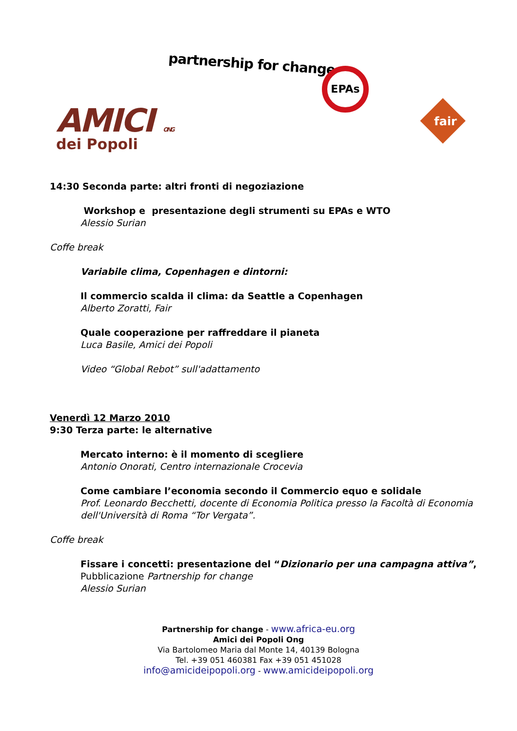partnership for change EPAs
AMICI ONG
dei Popoli
fair
14:30 Seconda parte: altri fronti di negoziazione
Workshop e presentazione degli strumenti su EPAs e WTO
Alessio Surian
Coffe break
Variabile clima, Copenhagen e dintorni:
Il commercio scalda il clima: da Seattle a Copenhagen
Alberto Zoratti, Fair
Quale cooperazione per raffreddare il pianeta
Luca Basile, Amici dei Popoli
Video “Global Rebot” sull'adattamento
Venerdì 12 Marzo 2010
9:30 Terza parte: le alternative
Mercato interno: è il momento di scegliere
Antonio Onorati, Centro internazionale Crocevia
Come cambiare l’economia secondo il Commercio equo e solidale
Prof. Leonardo Becchetti, docente di Economia Politica presso la Facoltà di Economia dell'Università di Roma “Tor Vergata”.
Coffe break
Fissare i concetti: presentazione del “Dizionario per una campagna attiva”,
Pubblicazione Partnership for change
Alessio Surian
Partnership for change - www.africa-eu.org
Amici dei Popoli Ong
Via Bartolomeo Maria dal Monte 14, 40139 Bologna
Tel. +39 051 460381 Fax +39 051 451028
info@amicideipopoli.org - www.amicideipopoli.org